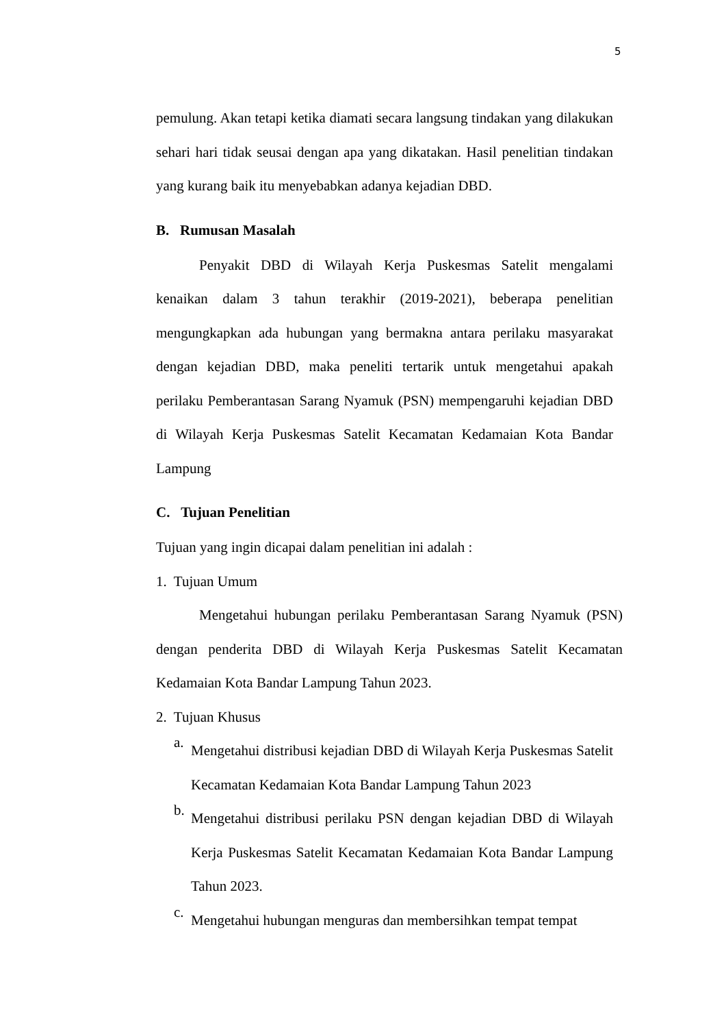5
pemulung. Akan tetapi ketika diamati secara langsung tindakan yang dilakukan sehari hari tidak seusai dengan apa yang dikatakan. Hasil penelitian tindakan yang kurang baik itu menyebabkan adanya kejadian DBD.
B. Rumusan Masalah
Penyakit DBD di Wilayah Kerja Puskesmas Satelit mengalami kenaikan dalam 3 tahun terakhir (2019-2021), beberapa penelitian mengungkapkan ada hubungan yang bermakna antara perilaku masyarakat dengan kejadian DBD, maka peneliti tertarik untuk mengetahui apakah perilaku Pemberantasan Sarang Nyamuk (PSN) mempengaruhi kejadian DBD di Wilayah Kerja Puskesmas Satelit Kecamatan Kedamaian Kota Bandar Lampung
C. Tujuan Penelitian
Tujuan yang ingin dicapai dalam penelitian ini adalah :
1. Tujuan Umum
Mengetahui hubungan perilaku Pemberantasan Sarang Nyamuk (PSN) dengan penderita DBD di Wilayah Kerja Puskesmas Satelit Kecamatan Kedamaian Kota Bandar Lampung Tahun 2023.
2. Tujuan Khusus
a.
Mengetahui distribusi kejadian DBD di Wilayah Kerja Puskesmas Satelit Kecamatan Kedamaian Kota Bandar Lampung Tahun 2023
b.
Mengetahui distribusi perilaku PSN dengan kejadian DBD di Wilayah Kerja Puskesmas Satelit Kecamatan Kedamaian Kota Bandar Lampung Tahun 2023.
c.
Mengetahui hubungan menguras dan membersihkan tempat tempat